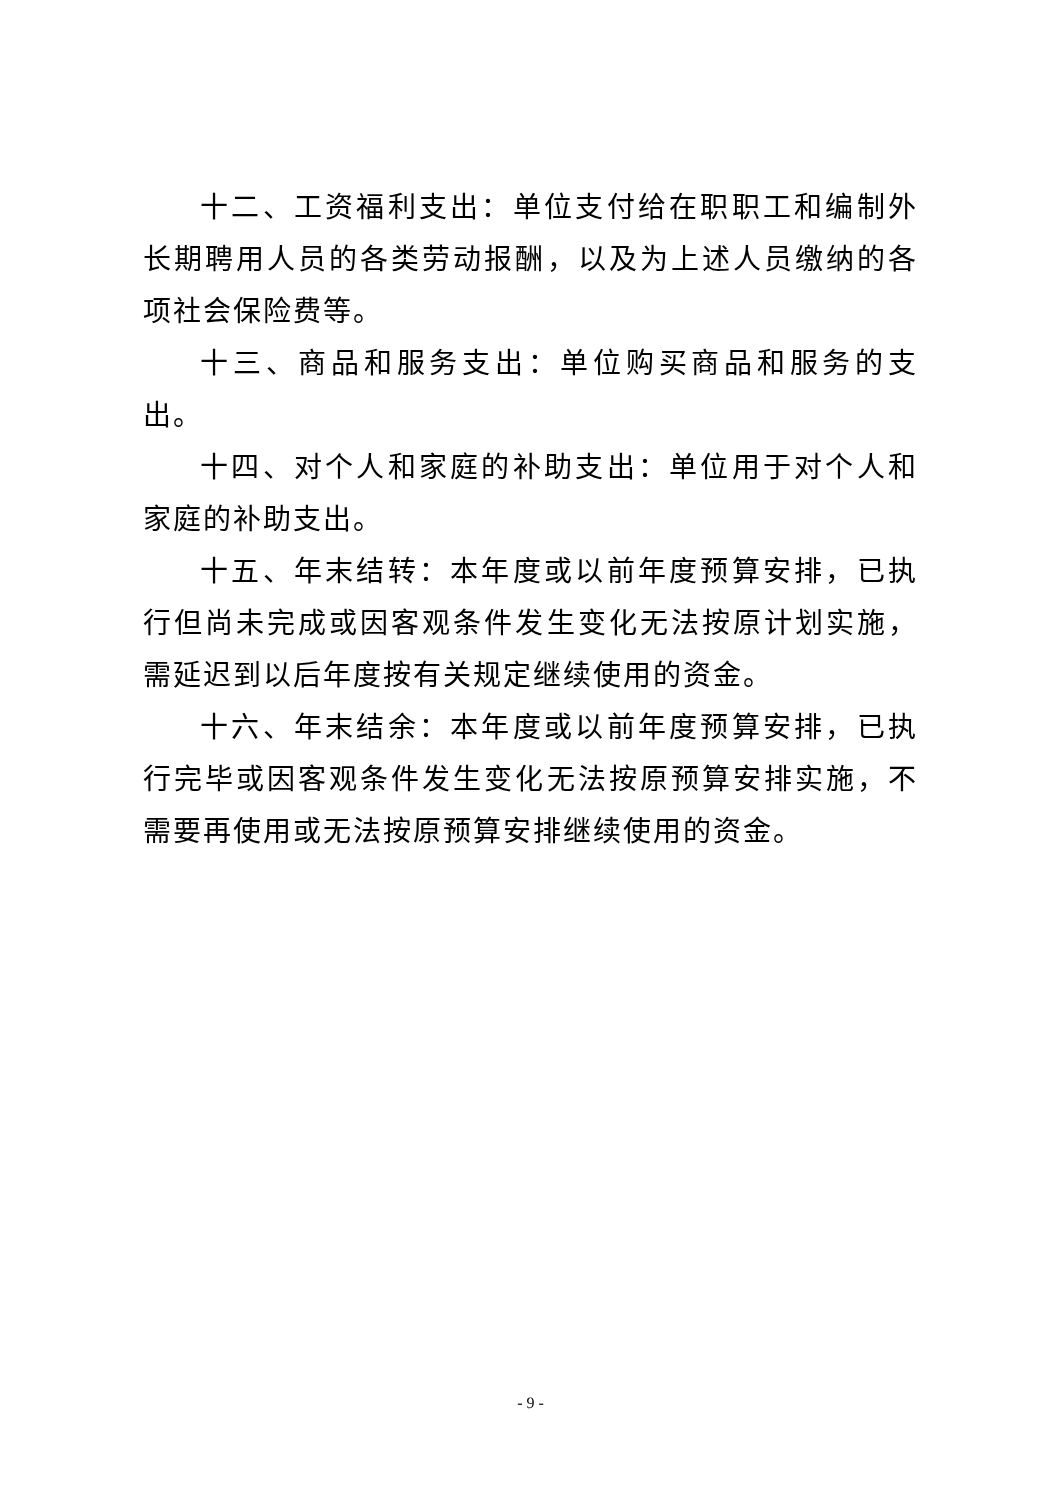十二、工资福利支出：单位支付给在职职工和编制外长期聘用人员的各类劳动报酬，以及为上述人员缴纳的各项社会保险费等。
十三、商品和服务支出：单位购买商品和服务的支出。
十四、对个人和家庭的补助支出：单位用于对个人和家庭的补助支出。
十五、年末结转：本年度或以前年度预算安排，已执行但尚未完成或因客观条件发生变化无法按原计划实施，需延迟到以后年度按有关规定继续使用的资金。
十六、年末结余：本年度或以前年度预算安排，已执行完毕或因客观条件发生变化无法按原预算安排实施，不需要再使用或无法按原预算安排继续使用的资金。
- 9 -